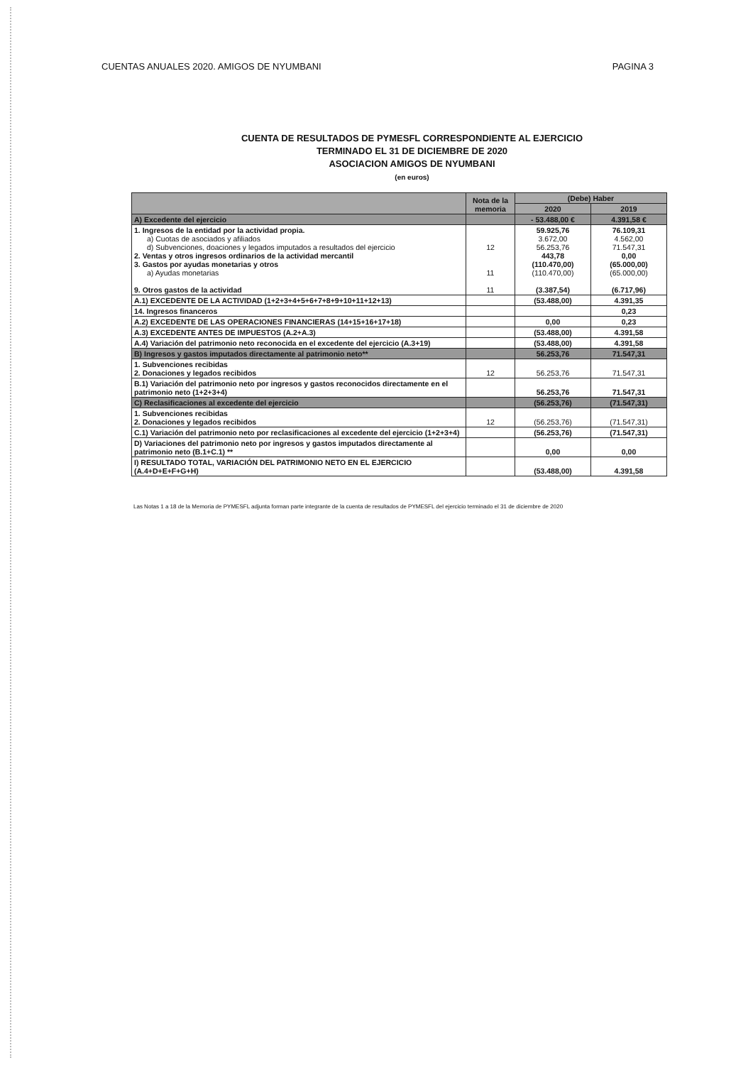CUENTAS ANUALES 2020. AMIGOS DE NYUMBANI PAGINA 3
CUENTA DE RESULTADOS DE PYMESFL CORRESPONDIENTE AL EJERCICIO
TERMINADO EL 31 DE DICIEMBRE DE 2020
ASOCIACION AMIGOS DE NYUMBANI
(en euros)
| | Nota de la memoria | (Debe) Haber | |
| --- | --- | --- | --- |
| | | 2020 | 2019 |
| A) Excedente del ejercicio | | - 53.488,00 € | 4.391,58 € |
| 1. Ingresos de la entidad por la actividad propia. a) Cuotas de asociados y afiliados d) Subvenciones, doaciones y legados imputados a resultados del ejercicio 2. Ventas y otros ingresos ordinarios de la actividad mercantil 3. Gastos por ayudas monetarias y otros a) Ayudas monetarias 9. Otros gastos de la actividad | 12 11 11 | 59.925,76 3.672,00 56.253,76 443,78 (110.470,00) (110.470,00) (3.387,54) | 76.109,31 4.562,00 71.547,31 0,00 (65.000,00) (65.000,00) (6.717,96) |
| A.1) EXCEDENTE DE LA ACTIVIDAD (1+2+3+4+5+6+7+8+9+10+11+12+13) | | (53.488,00) | 4.391,35 |
| 14. Ingresos financeros | | | 0,23 |
| A.2) EXCEDENTE DE LAS OPERACIONES FINANCIERAS (14+15+16+17+18) | | 0,00 | 0,23 |
| A.3) EXCEDENTE ANTES DE IMPUESTOS (A.2+A.3) | | (53.488,00) | 4.391,58 |
| A.4) Variación del patrimonio neto reconocida en el excedente del ejercicio (A.3+19) | | (53.488,00) | 4.391,58 |
| B) Ingresos y gastos imputados directamente al patrimonio neto** | | 56.253,76 | 71.547,31 |
| 1. Subvenciones recibidas 2. Donaciones y legados recibidos | 12 | 56.253,76 | 71.547,31 |
| B.1) Variación del patrimonio neto por ingresos y gastos reconocidos directamente en el patrimonio neto (1+2+3+4) | | 56.253,76 | 71.547,31 |
| C) Reclasificaciones al excedente del ejercicio | | (56.253,76) | (71.547,31) |
| 1. Subvenciones recibidas 2. Donaciones y legados recibidos | 12 | (56.253,76) | (71.547,31) |
| C.1) Variación del patrimonio neto por reclasificaciones al excedente del ejercicio (1+2+3+4) | | (56.253,76) | (71.547,31) |
| D) Variaciones del patrimonio neto por ingresos y gastos imputados directamente al patrimonio neto (B.1+C.1) ** | | 0,00 | 0,00 |
| I) RESULTADO TOTAL, VARIACIÓN DEL PATRIMONIO NETO EN EL EJERCICIO (A.4+D+E+F+G+H) | | (53.488,00) | 4.391,58 |
Las Notas 1 a 18 de la Memoria de PYMESFL adjunta forman parte integrante de la cuenta de resultados de PYMESFL del ejercicio terminado el 31 de diciembre de 2020